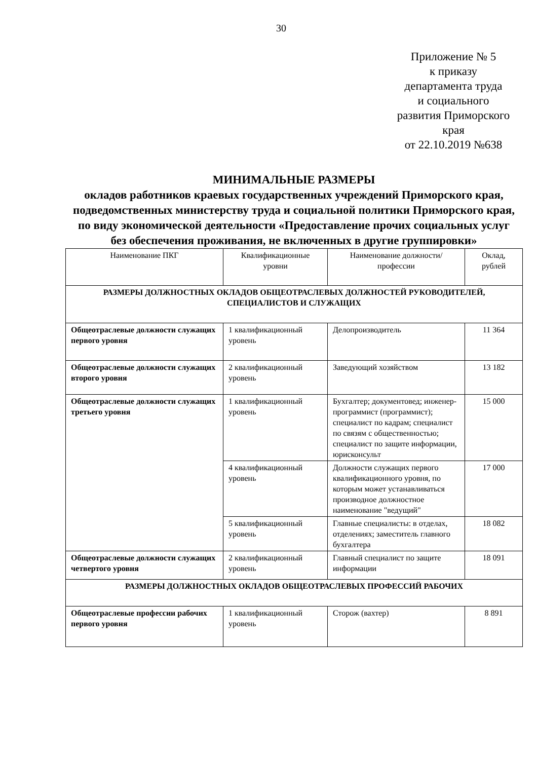30
Приложение № 5
к приказу
департамента труда
и социального
развития Приморского
края
от 22.10.2019 №638
МИНИМАЛЬНЫЕ РАЗМЕРЫ
окладов работников краевых государственных учреждений Приморского края, подведомственных министерству труда и социальной политики Приморского края, по виду экономической деятельности «Предоставление прочих социальных услуг без обеспечения проживания, не включенных в другие группировки»
| Наименование ПКГ | Квалификационные уровни | Наименование должности/профессии | Оклад, рублей |
| РАЗМЕРЫ ДОЛЖНОСТНЫХ ОКЛАДОВ ОБЩЕОТРАСЛЕВЫХ ДОЛЖНОСТЕЙ РУКОВОДИТЕЛЕЙ, СПЕЦИАЛИСТОВ И СЛУЖАЩИХ | | | |
| Общеотраслевые должности служащих первого уровня | 1 квалификационный уровень | Делопроизводитель | 11 364 |
| Общеотраслевые должности служащих второго уровня | 2 квалификационный уровень | Заведующий хозяйством | 13 182 |
| Общеотраслевые должности служащих третьего уровня | 1 квалификационный уровень | Бухгалтер; документовед; инженер-программист (программист); специалист по кадрам; специалист по связям с общественностью; специалист по защите информации, юрисконсульт | 15 000 |
| | 4 квалификационный уровень | Должности служащих первого квалификационного уровня, по которым может устанавливаться производное должностное наименование "ведущий" | 17 000 |
| | 5 квалификационный уровень | Главные специалисты: в отделах, отделениях; заместитель главного бухгалтера | 18 082 |
| Общеотраслевые должности служащих четвертого уровня | 2 квалификационный уровень | Главный специалист по защите информации | 18 091 |
| РАЗМЕРЫ ДОЛЖНОСТНЫХ ОКЛАДОВ ОБЩЕОТРАСЛЕВЫХ ПРОФЕССИЙ РАБОЧИХ | | | |
| Общеотраслевые профессии рабочих первого уровня | 1 квалификационный уровень | Сторож (вахтер) | 8 891 |